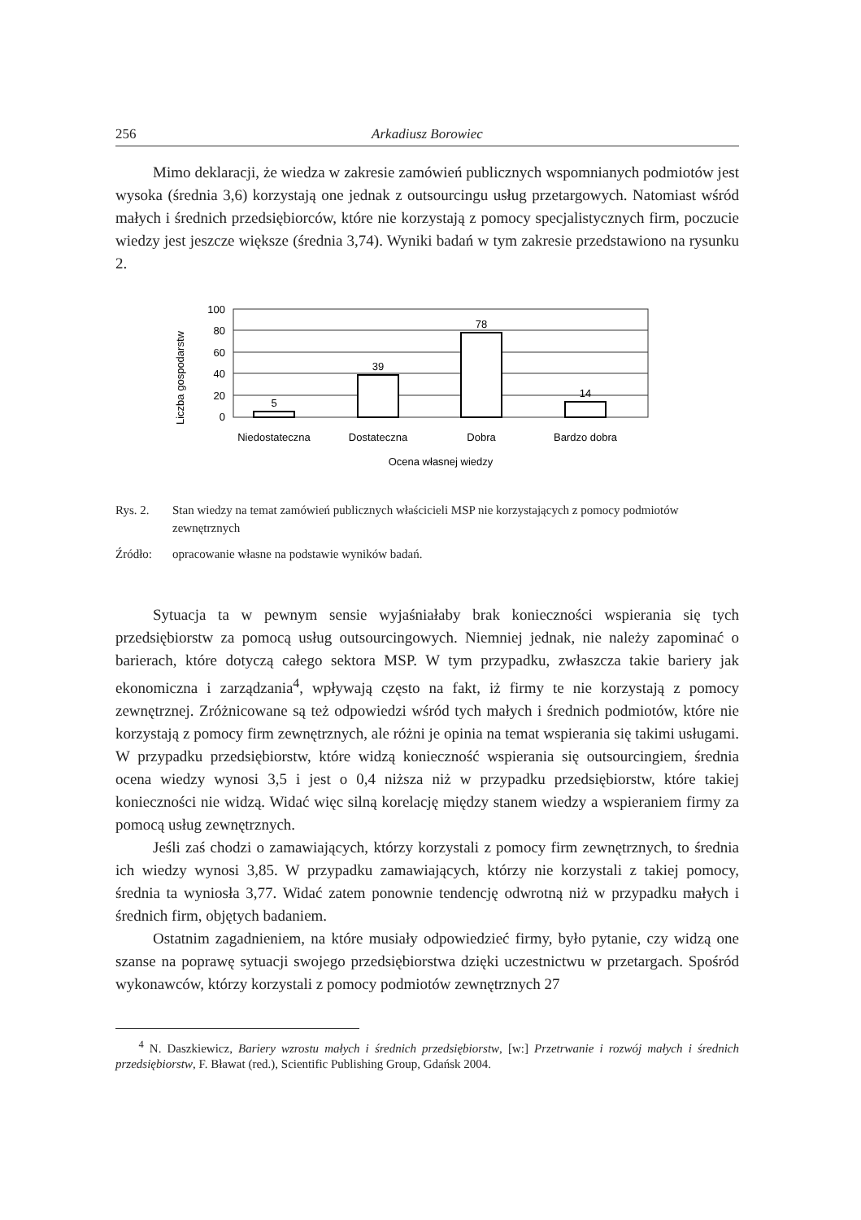256 Arkadiusz Borowiec
Mimo deklaracji, że wiedza w zakresie zamówień publicznych wspomnianych podmiotów jest wysoka (średnia 3,6) korzystają one jednak z outsourcingu usług przetargowych. Natomiast wśród małych i średnich przedsiębiorców, które nie korzystają z pomocy specjalistycznych firm, poczucie wiedzy jest jeszcze większe (średnia 3,74). Wyniki badań w tym zakresie przedstawiono na rysunku 2.
Liczba gospodarstw
100
80
60
40
20
0
5
39
78
14
Niedostateczna
Dostateczna
Dobra
Bardzo dobra
Ocena własnej wiedzy
Rys. 2. Stan wiedzy na temat zamówień publicznych właścicieli MSP nie korzystających z pomocy podmiotów zewnętrznych
Źródło: opracowanie własne na podstawie wyników badań.
Sytuacja ta w pewnym sensie wyjaśniałaby brak konieczności wspierania się tych przedsiębiorstw za pomocą usług outsourcingowych. Niemniej jednak, nie należy zapominać o barierach, które dotyczą całego sektora MSP. W tym przypadku, zwłaszcza takie bariery jak ekonomiczna i zarządzania<sup>4</sup>, wpływają często na fakt, iż firmy te nie korzystają z pomocy zewnętrznej. Zróżnicowane są też odpowiedzi wśród tych małych i średnich podmiotów, które nie korzystają z pomocy firm zewnętrznych, ale różni je opinia na temat wspierania się takimi usługami. W przypadku przedsiębiorstw, które widzą konieczność wspierania się outsourcingiem, średnia ocena wiedzy wynosi 3,5 i jest o 0,4 niższa niż w przypadku przedsiębiorstw, które takiej konieczności nie widzą. Widać więc silną korelację między stanem wiedzy a wspieraniem firmy za pomocą usług zewnętrznych.
Jeśli zaś chodzi o zamawiających, którzy korzystali z pomocy firm zewnętrznych, to średnia ich wiedzy wynosi 3,85. W przypadku zamawiających, którzy nie korzystali z takiej pomocy, średnia ta wyniosła 3,77. Widać zatem ponownie tendencję odwrotną niż w przypadku małych i średnich firm, objętych badaniem.
Ostatnim zagadnieniem, na które musiały odpowiedzieć firmy, było pytanie, czy widzą one szanse na poprawę sytuacji swojego przedsiębiorstwa dzięki uczestnictwu w przetargach. Spośród wykonawców, którzy korzystali z pomocy podmiotów zewnętrznych 27
<sup>4</sup> N. Daszkiewicz, Bariery wzrostu małych i średnich przedsiębiorstw, [w:] Przetrwanie i rozwój małych i średnich przedsiębiorstw, F. Bławat (red.), Scientific Publishing Group, Gdańsk 2004.